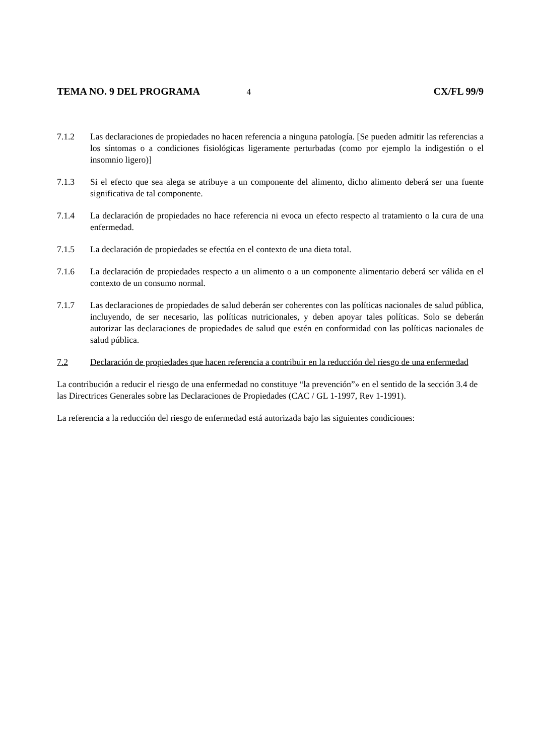TEMA NO. 9 DEL PROGRAMA 4 CX/FL 99/9
7.1.2 Las declaraciones de propiedades no hacen referencia a ninguna patología. [Se pueden admitir las referencias a los síntomas o a condiciones fisiológicas ligeramente perturbadas (como por ejemplo la indigestión o el insomnio ligero)]
7.1.3 Si el efecto que sea alega se atribuye a un componente del alimento, dicho alimento deberá ser una fuente significativa de tal componente.
7.1.4 La declaración de propiedades no hace referencia ni evoca un efecto respecto al tratamiento o la cura de una enfermedad.
7.1.5 La declaración de propiedades se efectúa en el contexto de una dieta total.
7.1.6 La declaración de propiedades respecto a un alimento o a un componente alimentario deberá ser válida en el contexto de un consumo normal.
7.1.7 Las declaraciones de propiedades de salud deberán ser coherentes con las políticas nacionales de salud pública, incluyendo, de ser necesario, las políticas nutricionales, y deben apoyar tales políticas. Solo se deberán autorizar las declaraciones de propiedades de salud que estén en conformidad con las políticas nacionales de salud pública.
7.2 Declaración de propiedades que hacen referencia a contribuir en la reducción del riesgo de una enfermedad
La contribución a reducir el riesgo de una enfermedad no constituye “la prevención”» en el sentido de la sección 3.4 de las Directrices Generales sobre las Declaraciones de Propiedades (CAC / GL 1-1997, Rev 1-1991).
La referencia a la reducción del riesgo de enfermedad está autorizada bajo las siguientes condiciones: